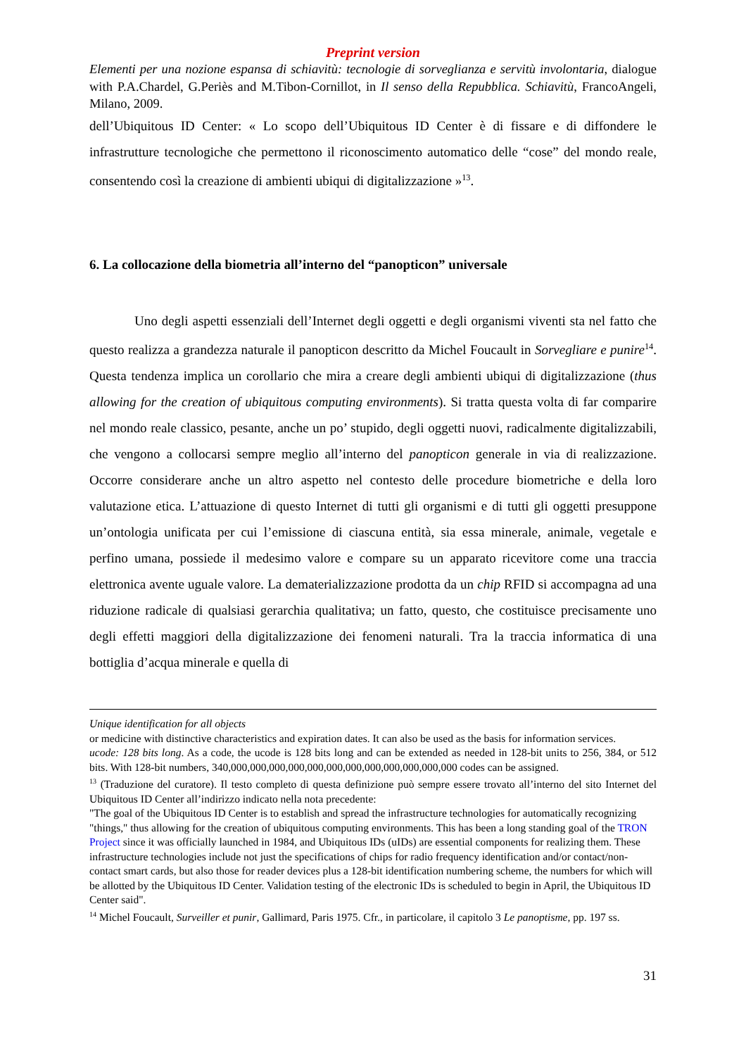Preprint version
Elementi per una nozione espansa di schiavitù: tecnologie di sorveglianza e servitù involontaria, dialogue with P.A.Chardel, G.Periès and M.Tibon-Cornillot, in Il senso della Repubblica. Schiavitù, FrancoAngeli, Milano, 2009.
dell’Ubiquitous ID Center: « Lo scopo dell’Ubiquitous ID Center è di fissare e di diffondere le infrastrutture tecnologiche che permettono il riconoscimento automatico delle “cose” del mondo reale, consentendo così la creazione di ambienti ubiqui di digitalizzazione »<sup>13</sup>.
6. La collocazione della biometria all’interno del “panopticon” universale
Uno degli aspetti essenziali dell’Internet degli oggetti e degli organismi viventi sta nel fatto che questo realizza a grandezza naturale il panopticon descritto da Michel Foucault in Sorvegliare e punire<sup>14</sup>. Questa tendenza implica un corollario che mira a creare degli ambienti ubiqui di digitalizzazione (thus allowing for the creation of ubiquitous computing environments). Si tratta questa volta di far comparire nel mondo reale classico, pesante, anche un po’ stupido, degli oggetti nuovi, radicalmente digitalizzabili, che vengono a collocarsi sempre meglio all’interno del panopticon generale in via di realizzazione. Occorre considerare anche un altro aspetto nel contesto delle procedure biometriche e della loro valutazione etica. L’attuazione di questo Internet di tutti gli organismi e di tutti gli oggetti presuppone un’ontologia unificata per cui l’emissione di ciascuna entità, sia essa minerale, animale, vegetale e perfino umana, possiede il medesimo valore e compare su un apparato ricevitore come una traccia elettronica avente uguale valore. La dematerializzazione prodotta da un chip RFID si accompagna ad una riduzione radicale di qualsiasi gerarchia qualitativa; un fatto, questo, che costituisce precisamente uno degli effetti maggiori della digitalizzazione dei fenomeni naturali. Tra la traccia informatica di una bottiglia d’acqua minerale e quella di
Unique identification for all objects
or medicine with distinctive characteristics and expiration dates. It can also be used as the basis for information services.
ucode: 128 bits long. As a code, the ucode is 128 bits long and can be extended as needed in 128-bit units to 256, 384, or 512 bits. With 128-bit numbers, 340,000,000,000,000,000,000,000,000,000,000,000,000 codes can be assigned.
<sup>13</sup> (Traduzione del curatore). Il testo completo di questa definizione può sempre essere trovato all’interno del sito Internet del Ubiquitous ID Center all’indirizzo indicato nella nota precedente:
"The goal of the Ubiquitous ID Center is to establish and spread the infrastructure technologies for automatically recognizing "things," thus allowing for the creation of ubiquitous computing environments. This has been a long standing goal of the TRON Project since it was officially launched in 1984, and Ubiquitous IDs (uIDs) are essential components for realizing them. These infrastructure technologies include not just the specifications of chips for radio frequency identification and/or contact/non-contact smart cards, but also those for reader devices plus a 128-bit identification numbering scheme, the numbers for which will be allotted by the Ubiquitous ID Center. Validation testing of the electronic IDs is scheduled to begin in April, the Ubiquitous ID Center said".
<sup>14</sup> Michel Foucault, Surveiller et punir, Gallimard, Paris 1975. Cfr., in particolare, il capitolo 3 Le panoptisme, pp. 197 ss.
31